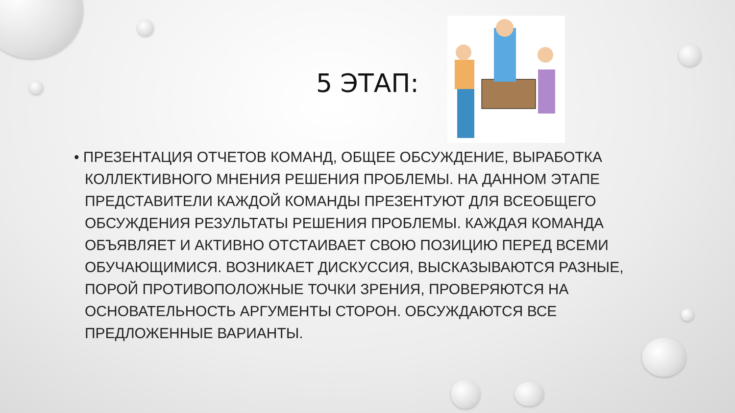5 ЭТАП:
• ПРЕЗЕНТАЦИЯ ОТЧЕТОВ КОМАНД, ОБЩЕЕ ОБСУЖДЕНИЕ, ВЫРАБОТКА КОЛЛЕКТИВНОГО МНЕНИЯ РЕШЕНИЯ ПРОБЛЕМЫ. НА ДАННОМ ЭТАПЕ ПРЕДСТАВИТЕЛИ КАЖДОЙ КОМАНДЫ ПРЕЗЕНТУЮТ ДЛЯ ВСЕОБЩЕГО ОБСУЖДЕНИЯ РЕЗУЛЬТАТЫ РЕШЕНИЯ ПРОБЛЕМЫ. КАЖДАЯ КОМАНДА ОБЪЯВЛЯЕТ И АКТИВНО ОТСТАИВАЕТ СВОЮ ПОЗИЦИЮ ПЕРЕД ВСЕМИ ОБУЧАЮЩИМИСЯ. ВОЗНИКАЕТ ДИСКУССИЯ, ВЫСКАЗЫВАЮТСЯ РАЗНЫЕ, ПОРОЙ ПРОТИВОПОЛОЖНЫЕ ТОЧКИ ЗРЕНИЯ, ПРОВЕРЯЮТСЯ НА ОСНОВАТЕЛЬНОСТЬ АРГУМЕНТЫ СТОРОН. ОБСУЖДАЮТСЯ ВСЕ ПРЕДЛОЖЕННЫЕ ВАРИАНТЫ.